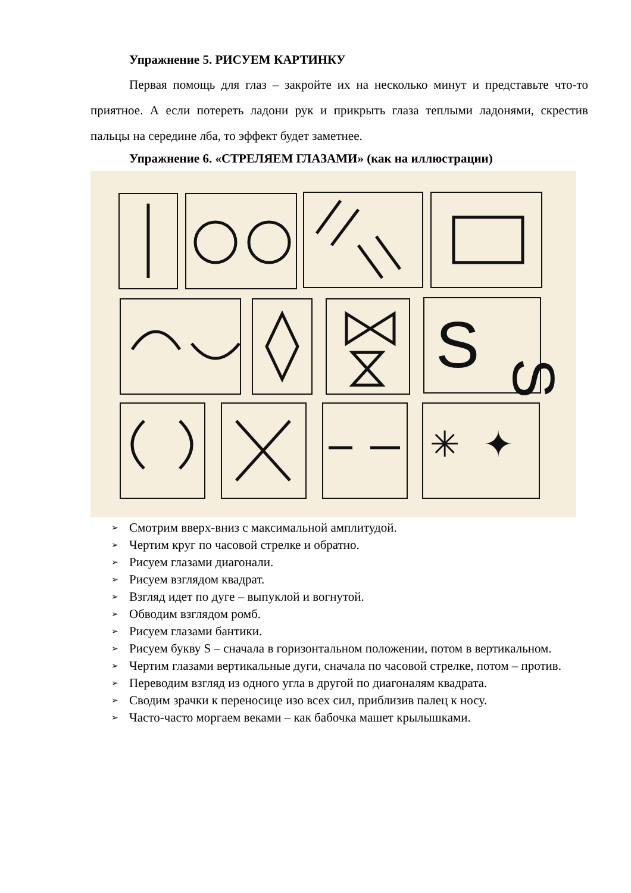Упражнение 5. РИСУЕМ КАРТИНКУ
Первая помощь для глаз – закройте их на несколько минут и представьте что-то приятное. А если потереть ладони рук и прикрыть глаза теплыми ладонями, скрестив пальцы на середине лба, то эффект будет заметнее.
Упражнение 6. «СТРЕЛЯЕМ ГЛАЗАМИ» (как на иллюстрации)
S
S
✳
✦
➢ Смотрим вверх-вниз с максимальной амплитудой.
➢ Чертим круг по часовой стрелке и обратно.
➢ Рисуем глазами диагонали.
➢ Рисуем взглядом квадрат.
➢ Взгляд идет по дуге – выпуклой и вогнутой.
➢ Обводим взглядом ромб.
➢ Рисуем глазами бантики.
➢ Рисуем букву S – сначала в горизонтальном положении, потом в вертикальном.
➢ Чертим глазами вертикальные дуги, сначала по часовой стрелке, потом – против.
➢ Переводим взгляд из одного угла в другой по диагоналям квадрата.
➢ Сводим зрачки к переносице изо всех сил, приблизив палец к носу.
➢ Часто-часто моргаем веками – как бабочка машет крылышками.